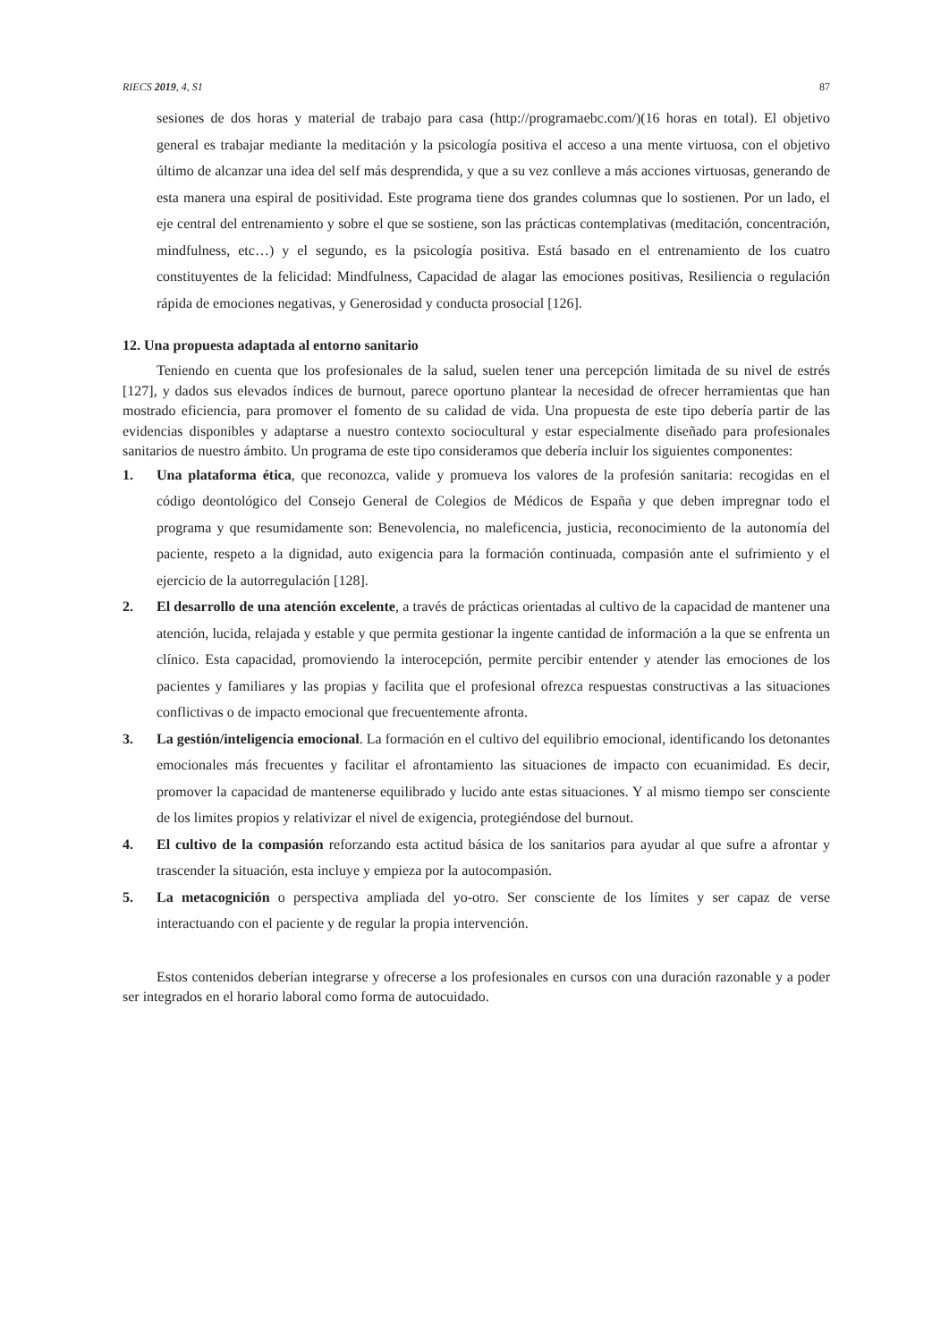RIECS 2019, 4, S1 87
sesiones de dos horas y material de trabajo para casa (http://programaebc.com/)(16 horas en total). El objetivo general es trabajar mediante la meditación y la psicología positiva el acceso a una mente virtuosa, con el objetivo último de alcanzar una idea del self más desprendida, y que a su vez conlleve a más acciones virtuosas, generando de esta manera una espiral de positividad. Este programa tiene dos grandes columnas que lo sostienen. Por un lado, el eje central del entrenamiento y sobre el que se sostiene, son las prácticas contemplativas (meditación, concentración, mindfulness, etc…) y el segundo, es la psicología positiva. Está basado en el entrenamiento de los cuatro constituyentes de la felicidad: Mindfulness, Capacidad de alagar las emociones positivas, Resiliencia o regulación rápida de emociones negativas, y Generosidad y conducta prosocial [126].
12. Una propuesta adaptada al entorno sanitario
Teniendo en cuenta que los profesionales de la salud, suelen tener una percepción limitada de su nivel de estrés [127], y dados sus elevados índices de burnout, parece oportuno plantear la necesidad de ofrecer herramientas que han mostrado eficiencia, para promover el fomento de su calidad de vida. Una propuesta de este tipo debería partir de las evidencias disponibles y adaptarse a nuestro contexto sociocultural y estar especialmente diseñado para profesionales sanitarios de nuestro ámbito. Un programa de este tipo consideramos que debería incluir los siguientes componentes:
1. Una plataforma ética, que reconozca, valide y promueva los valores de la profesión sanitaria: recogidas en el código deontológico del Consejo General de Colegios de Médicos de España y que deben impregnar todo el programa y que resumidamente son: Benevolencia, no maleficencia, justicia, reconocimiento de la autonomía del paciente, respeto a la dignidad, auto exigencia para la formación continuada, compasión ante el sufrimiento y el ejercicio de la autorregulación [128].
2. El desarrollo de una atención excelente, a través de prácticas orientadas al cultivo de la capacidad de mantener una atención, lucida, relajada y estable y que permita gestionar la ingente cantidad de información a la que se enfrenta un clínico. Esta capacidad, promoviendo la interocepción, permite percibir entender y atender las emociones de los pacientes y familiares y las propias y facilita que el profesional ofrezca respuestas constructivas a las situaciones conflictivas o de impacto emocional que frecuentemente afronta.
3. La gestión/inteligencia emocional. La formación en el cultivo del equilibrio emocional, identificando los detonantes emocionales más frecuentes y facilitar el afrontamiento las situaciones de impacto con ecuanimidad. Es decir, promover la capacidad de mantenerse equilibrado y lucido ante estas situaciones. Y al mismo tiempo ser consciente de los limites propios y relativizar el nivel de exigencia, protegiéndose del burnout.
4. El cultivo de la compasión reforzando esta actitud básica de los sanitarios para ayudar al que sufre a afrontar y trascender la situación, esta incluye y empieza por la autocompasión.
5. La metacognición o perspectiva ampliada del yo-otro. Ser consciente de los límites y ser capaz de verse interactuando con el paciente y de regular la propia intervención.
Estos contenidos deberían integrarse y ofrecerse a los profesionales en cursos con una duración razonable y a poder ser integrados en el horario laboral como forma de autocuidado.